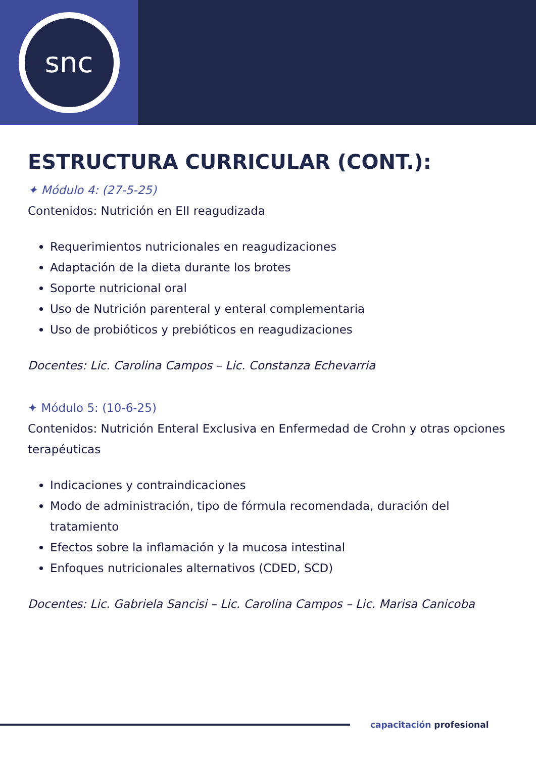snc
ESTRUCTURA CURRICULAR (CONT.):
✦ Módulo 4: (27-5-25)
Contenidos: Nutrición en EII reagudizada
Requerimientos nutricionales en reagudizaciones
Adaptación de la dieta durante los brotes
Soporte nutricional oral
Uso de Nutrición parenteral y enteral complementaria
Uso de probióticos y prebióticos en reagudizaciones
Docentes: Lic. Carolina Campos – Lic. Constanza Echevarria
✦ Módulo 5: (10-6-25)
Contenidos: Nutrición Enteral Exclusiva en Enfermedad de Crohn y otras opciones terapéuticas
Indicaciones y contraindicaciones
Modo de administración, tipo de fórmula recomendada, duración del tratamiento
Efectos sobre la inflamación y la mucosa intestinal
Enfoques nutricionales alternativos (CDED, SCD)
Docentes: Lic. Gabriela Sancisi – Lic. Carolina Campos – Lic. Marisa Canicoba
capacitación profesional